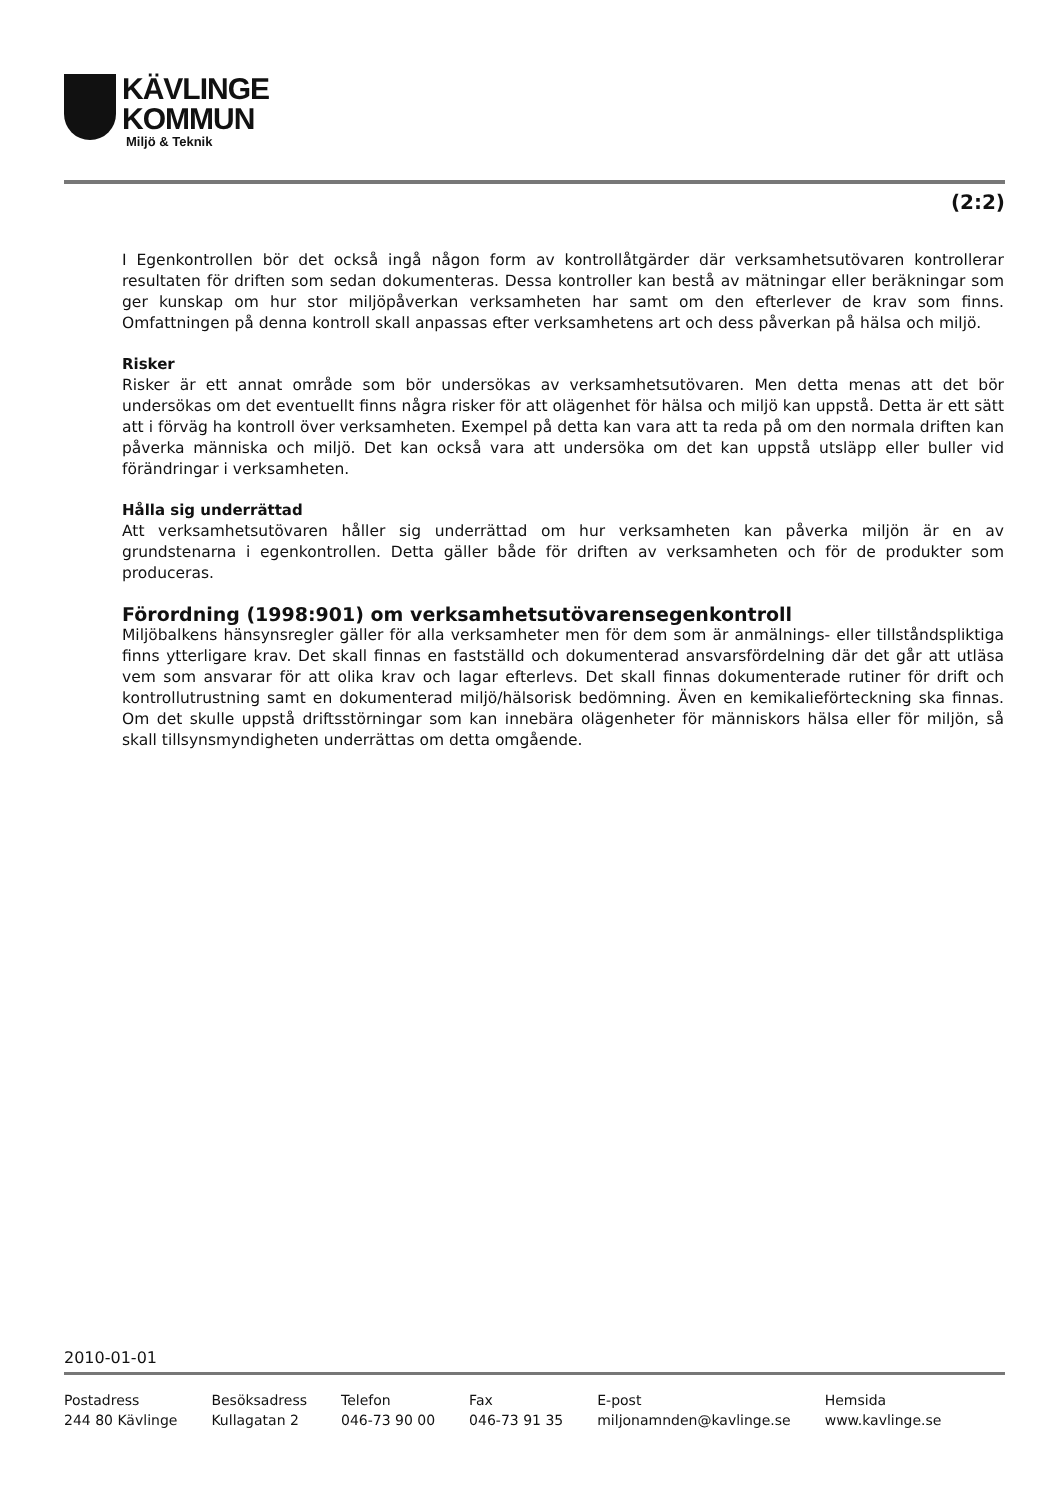KÄVLINGE
KOMMUN
Miljö & Teknik
(2:2)
I Egenkontrollen bör det också ingå någon form av kontrollåtgärder där verksamhetsutövaren kontrollerar resultaten för driften som sedan dokumenteras. Dessa kontroller kan bestå av mätningar eller beräkningar som ger kunskap om hur stor miljöpåverkan verksamheten har samt om den efterlever de krav som finns. Omfattningen på denna kontroll skall anpassas efter verksamhetens art och dess påverkan på hälsa och miljö.
Risker
Risker är ett annat område som bör undersökas av verksamhetsutövaren. Men detta menas att det bör undersökas om det eventuellt finns några risker för att olägenhet för hälsa och miljö kan uppstå. Detta är ett sätt att i förväg ha kontroll över verksamheten. Exempel på detta kan vara att ta reda på om den normala driften kan påverka människa och miljö. Det kan också vara att undersöka om det kan uppstå utsläpp eller buller vid förändringar i verksamheten.
Hålla sig underrättad
Att verksamhetsutövaren håller sig underrättad om hur verksamheten kan påverka miljön är en av grundstenarna i egenkontrollen. Detta gäller både för driften av verksamheten och för de produkter som produceras.
Förordning (1998:901) om verksamhetsutövarensegenkontroll
Miljöbalkens hänsynsregler gäller för alla verksamheter men för dem som är anmälnings- eller tillståndspliktiga finns ytterligare krav. Det skall finnas en fastställd och dokumenterad ansvarsfördelning där det går att utläsa vem som ansvarar för att olika krav och lagar efterlevs. Det skall finnas dokumenterade rutiner för drift och kontrollutrustning samt en dokumenterad miljö/hälsorisk bedömning. Även en kemikalieförteckning ska finnas. Om det skulle uppstå driftsstörningar som kan innebära olägenheter för människors hälsa eller för miljön, så skall tillsynsmyndigheten underrättas om detta omgående.
2010-01-01
Postadress
244 80 Kävlinge
Besöksadress
Kullagatan 2
Telefon
046-73 90 00
Fax
046-73 91 35
E-post
miljonamnden@kavlinge.se
Hemsida
www.kavlinge.se